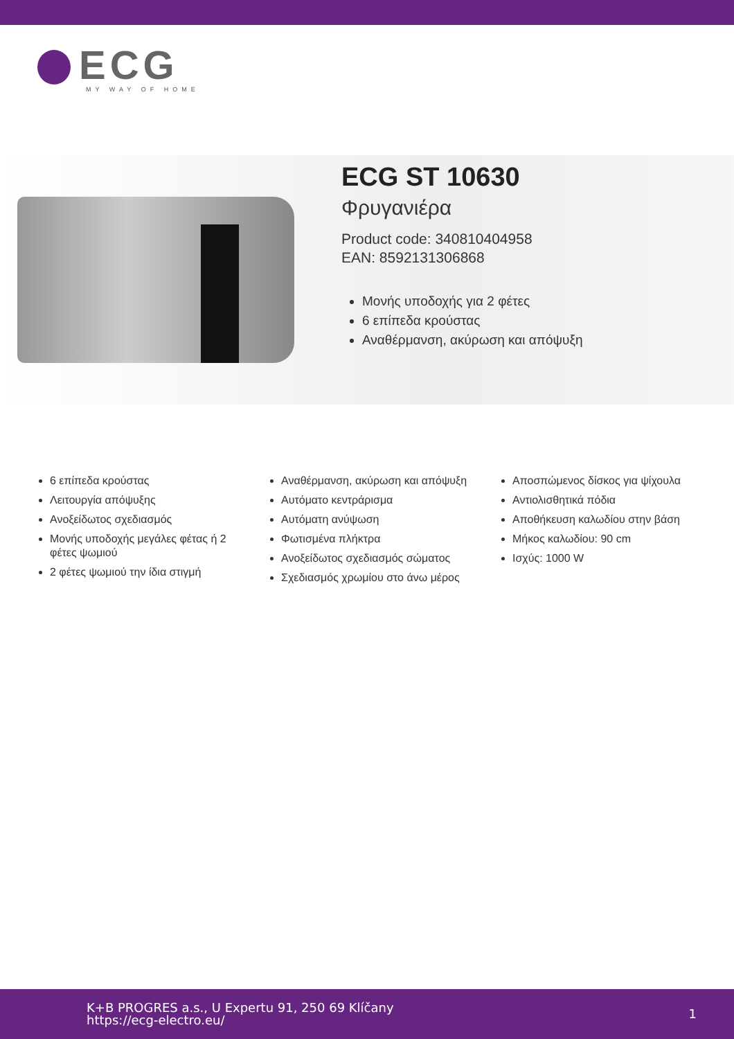ECG
MY WAY OF HOME
ECG ST 10630
Φρυγανιέρα
Product code: 340810404958
EAN: 8592131306868
Μονής υποδοχής για 2 φέτες
6 επίπεδα κρούστας
Αναθέρμανση, ακύρωση και απόψυξη
6 επίπεδα κρούστας
Λειτουργία απόψυξης
Ανοξείδωτος σχεδιασμός
Μονής υποδοχής μεγάλες φέτας ή 2 φέτες ψωμιού
2 φέτες ψωμιού την ίδια στιγμή
Αναθέρμανση, ακύρωση και απόψυξη
Αυτόματο κεντράρισμα
Αυτόματη ανύψωση
Φωτισμένα πλήκτρα
Ανοξείδωτος σχεδιασμός σώματος
Σχεδιασμός χρωμίου στο άνω μέρος
Αποσπώμενος δίσκος για ψίχουλα
Αντιολισθητικά πόδια
Αποθήκευση καλωδίου στην βάση
Μήκος καλωδίου: 90 cm
Ισχύς: 1000 W
K+B PROGRES a.s., U Expertu 91, 250 69 Klíčany
https://ecg-electro.eu/
1